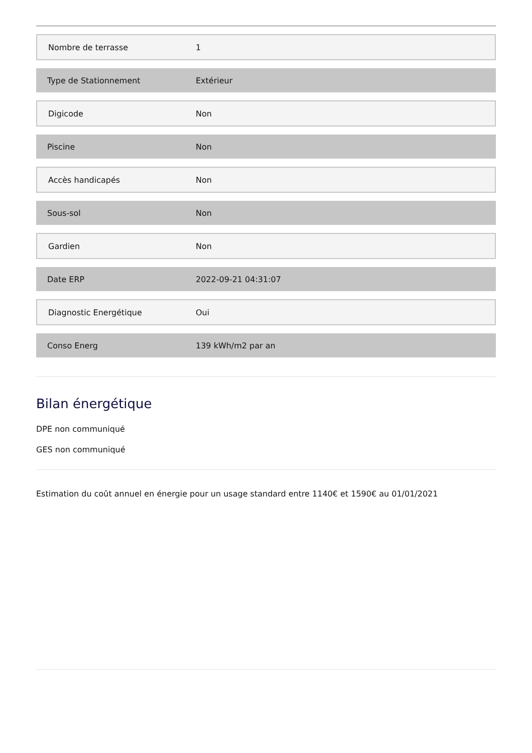| Nombre de terrasse | 1 |
| Type de Stationnement | Extérieur |
| Digicode | Non |
| Piscine | Non |
| Accès handicapés | Non |
| Sous-sol | Non |
| Gardien | Non |
| Date ERP | 2022-09-21 04:31:07 |
| Diagnostic Energétique | Oui |
| Conso Energ | 139 kWh/m2 par an |
Bilan énergétique
DPE non communiqué
GES non communiqué
Estimation du coût annuel en énergie pour un usage standard entre 1140€ et 1590€ au 01/01/2021